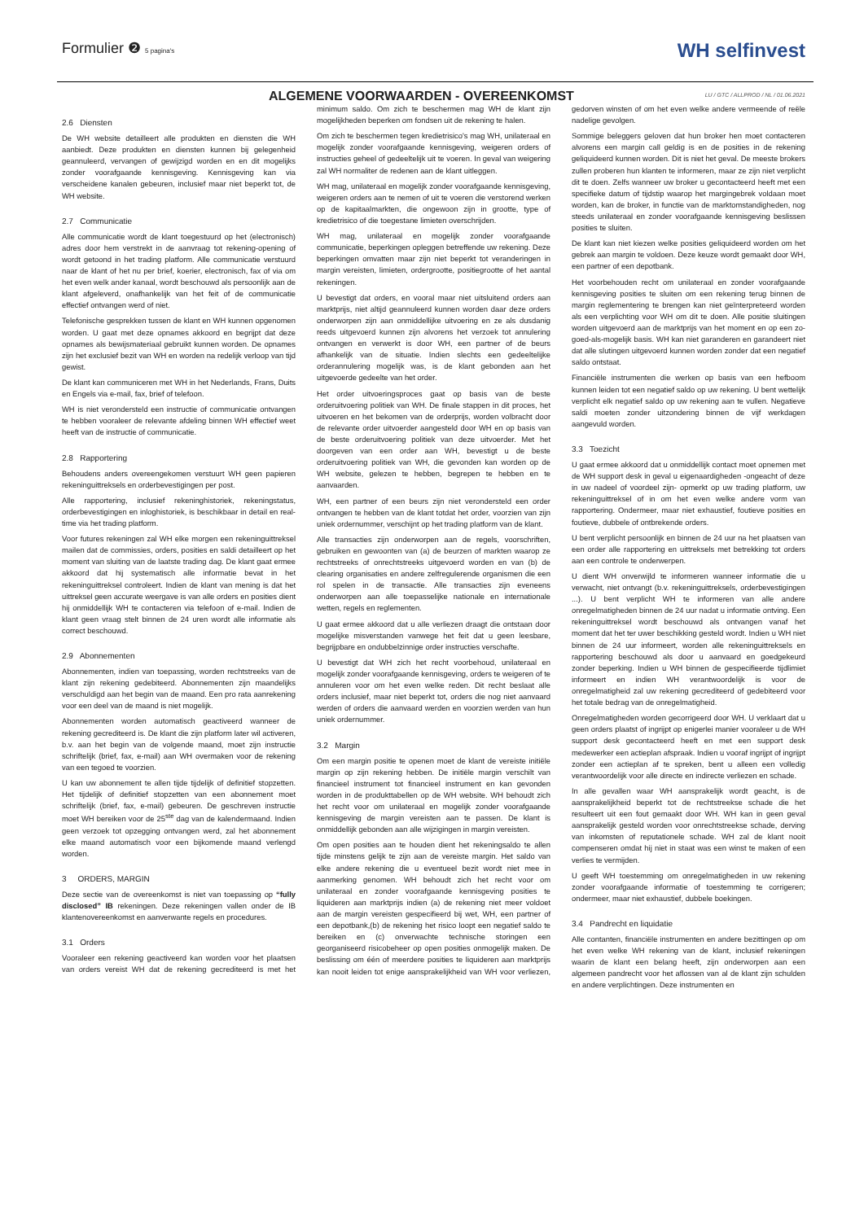Formulier ❷ 5 pagina's
WH selfinvest
ALGEMENE VOORWAARDEN - OVEREENKOMST
LU / GTC / ALLPROD / NL / 01.06.2021
2.6 Diensten
De WH website detailleert alle produkten en diensten die WH aanbiedt. Deze produkten en diensten kunnen bij gelegenheid geannuleerd, vervangen of gewijzigd worden en en dit mogelijks zonder voorafgaande kennisgeving. Kennisgeving kan via verscheidene kanalen gebeuren, inclusief maar niet beperkt tot, de WH website.
2.7 Communicatie
Alle communicatie wordt de klant toegestuurd op het (electronisch) adres door hem verstrekt in de aanvraag tot rekening-opening of wordt getoond in het trading platform. Alle communicatie verstuurd naar de klant of het nu per brief, koerier, electronisch, fax of via om het even welk ander kanaal, wordt beschouwd als persoonlijk aan de klant afgeleverd, onafhankelijk van het feit of de communicatie effectief ontvangen werd of niet.
Telefonische gesprekken tussen de klant en WH kunnen opgenomen worden. U gaat met deze opnames akkoord en begrijpt dat deze opnames als bewijsmateriaal gebruikt kunnen worden. De opnames zijn het exclusief bezit van WH en worden na redelijk verloop van tijd gewist.
De klant kan communiceren met WH in het Nederlands, Frans, Duits en Engels via e-mail, fax, brief of telefoon.
WH is niet verondersteld een instructie of communicatie ontvangen te hebben vooraleer de relevante afdeling binnen WH effectief weet heeft van de instructie of communicatie.
2.8 Rapportering
Behoudens anders overeengekomen verstuurt WH geen papieren rekeninguittreksels en orderbevestigingen per post.
Alle rapportering, inclusief rekeninghistoriek, rekeningstatus, orderbevestigingen en inloghistoriek, is beschikbaar in detail en real-time via het trading platform.
Voor futures rekeningen zal WH elke morgen een rekeninguittreksel mailen dat de commissies, orders, posities en saldi detailleert op het moment van sluiting van de laatste trading dag. De klant gaat ermee akkoord dat hij systematisch alle informatie bevat in het rekeninguittreksel controleert. Indien de klant van mening is dat het uittreksel geen accurate weergave is van alle orders en posities dient hij onmiddellijk WH te contacteren via telefoon of e-mail. Indien de klant geen vraag stelt binnen de 24 uren wordt alle informatie als correct beschouwd.
2.9 Abonnementen
Abonnementen, indien van toepassing, worden rechtstreeks van de klant zijn rekening gedebiteerd. Abonnementen zijn maandelijks verschuldigd aan het begin van de maand. Een pro rata aanrekening voor een deel van de maand is niet mogelijk.
Abonnementen worden automatisch geactiveerd wanneer de rekening gecrediteerd is. De klant die zijn platform later wil activeren, b.v. aan het begin van de volgende maand, moet zijn instructie schriftelijk (brief, fax, e-mail) aan WH overmaken voor de rekening van een tegoed te voorzien.
U kan uw abonnement te allen tijde tijdelijk of definitief stopzetten. Het tijdelijk of definitief stopzetten van een abonnement moet schriftelijk (brief, fax, e-mail) gebeuren. De geschreven instructie moet WH bereiken voor de 25<sup>ste</sup> dag van de kalendermaand. Indien geen verzoek tot opzegging ontvangen werd, zal het abonnement elke maand automatisch voor een bijkomende maand verlengd worden.
3 ORDERS, MARGIN
Deze sectie van de overeenkomst is niet van toepassing op “fully disclosed” IB rekeningen. Deze rekeningen vallen onder de IB klantenovereenkomst en aanverwante regels en procedures.
3.1 Orders
Vooraleer een rekening geactiveerd kan worden voor het plaatsen van orders vereist WH dat de rekening gecrediteerd is met het minimum saldo. Om zich te beschermen mag WH de klant zijn mogelijkheden beperken om fondsen uit de rekening te halen.
Om zich te beschermen tegen kredietrisico's mag WH, unilateraal en mogelijk zonder voorafgaande kennisgeving, weigeren orders of instructies geheel of gedeeltelijk uit te voeren. In geval van weigering zal WH normaliter de redenen aan de klant uitleggen.
WH mag, unilateraal en mogelijk zonder voorafgaande kennisgeving, weigeren orders aan te nemen of uit te voeren die verstorend werken op de kapitaalmarkten, die ongewoon zijn in grootte, type of kredietrisico of die toegestane limieten overschrijden.
WH mag, unilateraal en mogelijk zonder voorafgaande communicatie, beperkingen opleggen betreffende uw rekening. Deze beperkingen omvatten maar zijn niet beperkt tot veranderingen in margin vereisten, limieten, ordergrootte, positiegrootte of het aantal rekeningen.
U bevestigt dat orders, en vooral maar niet uitsluitend orders aan marktprijs, niet altijd geannuleerd kunnen worden daar deze orders onderworpen zijn aan onmiddellijke uitvoering en ze als dusdanig reeds uitgevoerd kunnen zijn alvorens het verzoek tot annulering ontvangen en verwerkt is door WH, een partner of de beurs afhankelijk van de situatie. Indien slechts een gedeeltelijke orderannulering mogelijk was, is de klant gebonden aan het uitgevoerde gedeelte van het order.
Het order uitvoeringsproces gaat op basis van de beste orderuitvoering politiek van WH. De finale stappen in dit proces, het uitvoeren en het bekomen van de orderprijs, worden volbracht door de relevante order uitvoerder aangesteld door WH en op basis van de beste orderuitvoering politiek van deze uitvoerder. Met het doorgeven van een order aan WH, bevestigt u de beste orderuitvoering politiek van WH, die gevonden kan worden op de WH website, gelezen te hebben, begrepen te hebben en te aanvaarden.
WH, een partner of een beurs zijn niet verondersteld een order ontvangen te hebben van de klant totdat het order, voorzien van zijn uniek ordernummer, verschijnt op het trading platform van de klant.
Alle transacties zijn onderworpen aan de regels, voorschriften, gebruiken en gewoonten van (a) de beurzen of markten waarop ze rechtstreeks of onrechtstreeks uitgevoerd worden en van (b) de clearing organisaties en andere zelfregulerende organismen die een rol spelen in de transactie. Alle transacties zijn eveneens onderworpen aan alle toepasselijke nationale en internationale wetten, regels en reglementen.
U gaat ermee akkoord dat u alle verliezen draagt die ontstaan door mogelijke misverstanden vanwege het feit dat u geen leesbare, begrijpbare en ondubbelzinnige order instructies verschafte.
U bevestigt dat WH zich het recht voorbehoud, unilateraal en mogelijk zonder voorafgaande kennisgeving, orders te weigeren of te annuleren voor om het even welke reden. Dit recht beslaat alle orders inclusief, maar niet beperkt tot, orders die nog niet aanvaard werden of orders die aanvaard werden en voorzien werden van hun uniek ordernummer.
3.2 Margin
Om een margin positie te openen moet de klant de vereiste initiële margin op zijn rekening hebben. De initiële margin verschilt van financieel instrument tot financieel instrument en kan gevonden worden in de produkttabellen op de WH website. WH behoudt zich het recht voor om unilateraal en mogelijk zonder voorafgaande kennisgeving de margin vereisten aan te passen. De klant is onmiddellijk gebonden aan alle wijzigingen in margin vereisten.
Om open posities aan te houden dient het rekeningsaldo te allen tijde minstens gelijk te zijn aan de vereiste margin. Het saldo van elke andere rekening die u eventueel bezit wordt niet mee in aanmerking genomen. WH behoudt zich het recht voor om unilateraal en zonder voorafgaande kennisgeving posities te liquideren aan marktprijs indien (a) de rekening niet meer voldoet aan de margin vereisten gespecifieerd bij wet, WH, een partner of een depotbank,(b) de rekening het risico loopt een negatief saldo te bereiken en (c) onverwachte technische storingen een georganiseerd risicobeheer op open posities onmogelijk maken. De beslissing om één of meerdere posities te liquideren aan marktprijs kan nooit leiden tot enige aansprakelijkheid van WH voor verliezen, gedorven winsten of om het even welke andere vermeende of reële nadelige gevolgen.
Sommige beleggers geloven dat hun broker hen moet contacteren alvorens een margin call geldig is en de posities in de rekening geliquideerd kunnen worden. Dit is niet het geval. De meeste brokers zullen proberen hun klanten te informeren, maar ze zijn niet verplicht dit te doen. Zelfs wanneer uw broker u gecontacteerd heeft met een specifieke datum of tijdstip waarop het margingebrek voldaan moet worden, kan de broker, in functie van de marktomstandigheden, nog steeds unilateraal en zonder voorafgaande kennisgeving beslissen posities te sluiten.
De klant kan niet kiezen welke posities geliquideerd worden om het gebrek aan margin te voldoen. Deze keuze wordt gemaakt door WH, een partner of een depotbank.
Het voorbehouden recht om unilateraal en zonder voorafgaande kennisgeving posities te sluiten om een rekening terug binnen de margin reglementering te brengen kan niet geïnterpreteerd worden als een verplichting voor WH om dit te doen. Alle positie sluitingen worden uitgevoerd aan de marktprijs van het moment en op een zo-goed-als-mogelijk basis. WH kan niet garanderen en garandeert niet dat alle slutingen uitgevoerd kunnen worden zonder dat een negatief saldo ontstaat.
Financiële instrumenten die werken op basis van een hefboom kunnen leiden tot een negatief saldo op uw rekening. U bent wettelijk verplicht elk negatief saldo op uw rekening aan te vullen. Negatieve saldi moeten zonder uitzondering binnen de vijf werkdagen aangevuld worden.
3.3 Toezicht
U gaat ermee akkoord dat u onmiddellijk contact moet opnemen met de WH support desk in geval u eigenaardigheden -ongeacht of deze in uw nadeel of voordeel zijn- opmerkt op uw trading platform, uw rekeninguittreksel of in om het even welke andere vorm van rapportering. Ondermeer, maar niet exhaustief, foutieve posities en foutieve, dubbele of ontbrekende orders.
U bent verplicht persoonlijk en binnen de 24 uur na het plaatsen van een order alle rapportering en uittreksels met betrekking tot orders aan een controle te onderwerpen.
U dient WH onverwijld te informeren wanneer informatie die u verwacht, niet ontvangt (b.v. rekeninguittreksels, orderbevestigingen ...). U bent verplicht WH te informeren van alle andere onregelmatigheden binnen de 24 uur nadat u informatie ontving. Een rekeninguittreksel wordt beschouwd als ontvangen vanaf het moment dat het ter uwer beschikking gesteld wordt. Indien u WH niet binnen de 24 uur informeert, worden alle rekeninguittreksels en rapportering beschouwd als door u aanvaard en goedgekeurd zonder beperking. Indien u WH binnen de gespecifieerde tijdlimiet informeert en indien WH verantwoordelijk is voor de onregelmatigheid zal uw rekening gecrediteerd of gedebiteerd voor het totale bedrag van de onregelmatigheid.
Onregelmatigheden worden gecorrigeerd door WH. U verklaart dat u geen orders plaatst of ingrijpt op enigerlei manier vooraleer u de WH support desk gecontacteerd heeft en met een support desk medewerker een actieplan afspraak. Indien u vooraf ingrijpt of ingrijpt zonder een actieplan af te spreken, bent u alleen een volledig verantwoordelijk voor alle directe en indirecte verliezen en schade.
In alle gevallen waar WH aansprakelijk wordt geacht, is de aansprakelijkheid beperkt tot de rechtstreekse schade die het resulteert uit een fout gemaakt door WH. WH kan in geen geval aansprakelijk gesteld worden voor onrechtstreekse schade, derving van inkomsten of reputationele schade. WH zal de klant nooit compenseren omdat hij niet in staat was een winst te maken of een verlies te vermijden.
U geeft WH toestemming om onregelmatigheden in uw rekening zonder voorafgaande informatie of toestemming te corrigeren; ondermeer, maar niet exhaustief, dubbele boekingen.
3.4 Pandrecht en liquidatie
Alle contanten, financiële instrumenten en andere bezittingen op om het even welke WH rekening van de klant, inclusief rekeningen waarin de klant een belang heeft, zijn onderworpen aan een algemeen pandrecht voor het aflossen van al de klant zijn schulden en andere verplichtingen. Deze instrumenten en